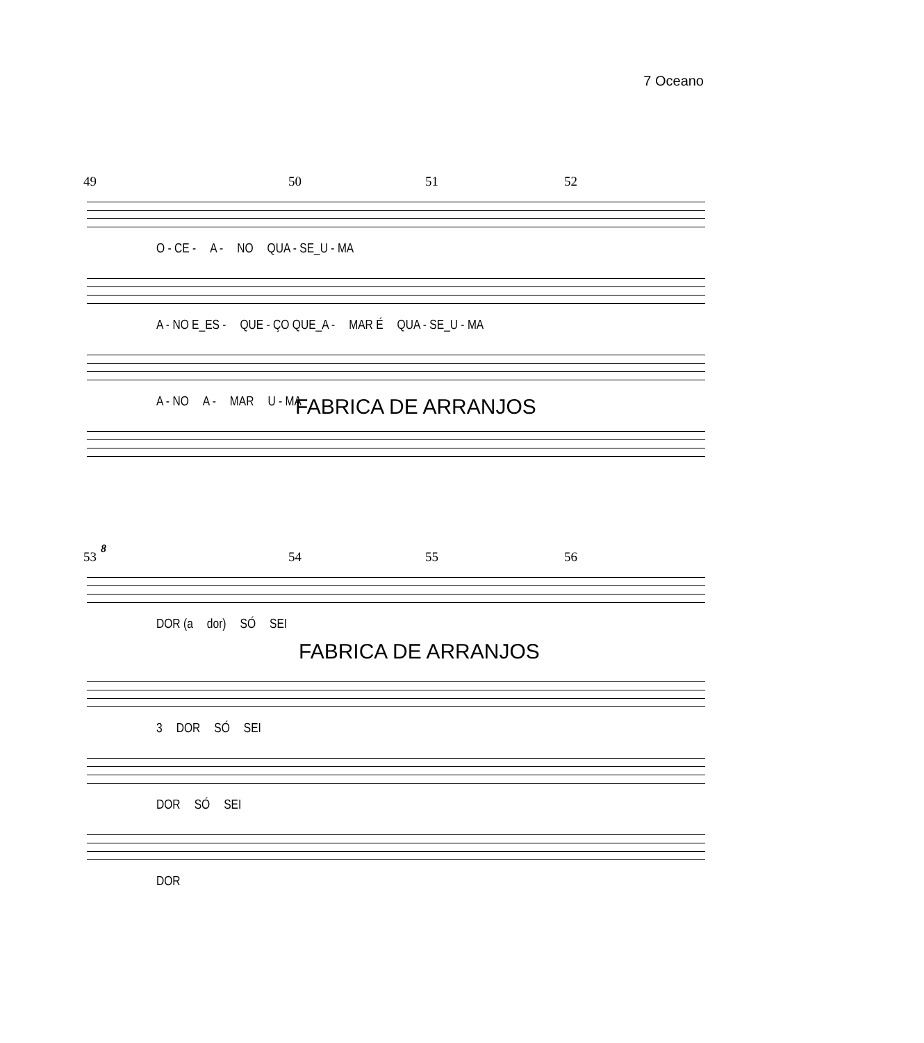7 Oceano
49 50 51 52
O - CE - A - NO QUA - SE_U - MA
A - NO E_ES - QUE - ÇO QUE_A - MAR É QUA - SE_U - MA
A - NO A - MAR U - MA
FABRICA DE ARRANJOS
8
53 54 55 56
DOR (a dor) SÓ SEI
FABRICA DE ARRANJOS
3 DOR SÓ SEI
DOR SÓ SEI
DOR